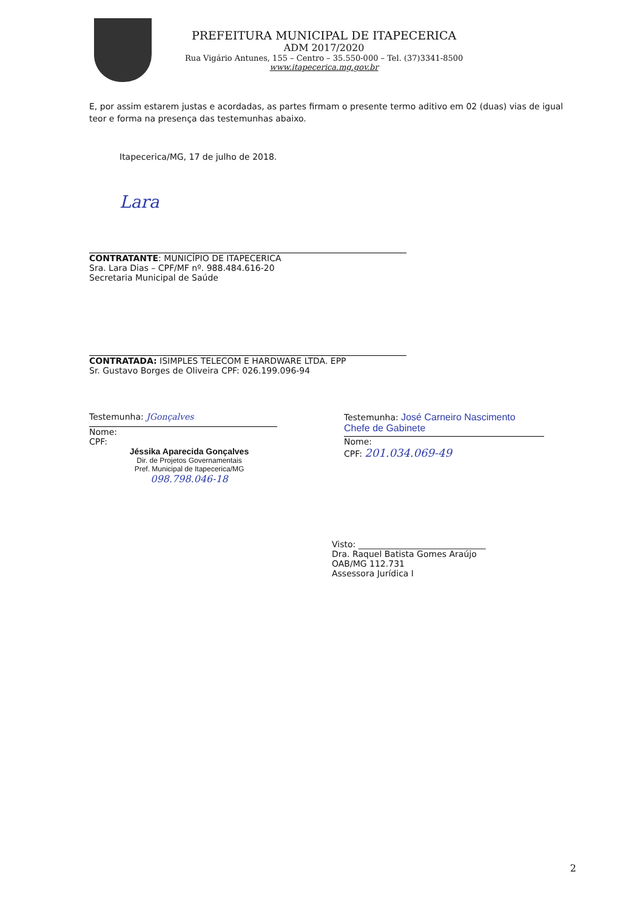PREFEITURA MUNICIPAL DE ITAPECERICA
ADM 2017/2020
Rua Vigário Antunes, 155 – Centro – 35.550-000 – Tel. (37)3341-8500
www.itapecerica.mg.gov.br
E, por assim estarem justas e acordadas, as partes firmam o presente termo aditivo em 02 (duas) vias de igual teor e forma na presença das testemunhas abaixo.
Itapecerica/MG, 17 de julho de 2018.
Lara
CONTRATANTE: MUNICÍPIO DE ITAPECERICA
Sra. Lara Dias – CPF/MF nº. 988.484.616-20
Secretaria Municipal de Saúde
CONTRATADA: ISIMPLES TELECOM E HARDWARE LTDA. EPP
Sr. Gustavo Borges de Oliveira CPF: 026.199.096-94
Testemunha: JGonçalves
Nome:
CPF:
Jéssika Aparecida Gonçalves
Dir. de Projetos Governamentais
Pref. Municipal de Itapecerica/MG
098.798.046-18
Testemunha: José Carneiro Nascimento
Chefe de Gabinete
Nome:
CPF: 201.034.069-49
Visto: ______________________________
Dra. Raquel Batista Gomes Araújo
OAB/MG 112.731
Assessora Jurídica I
2